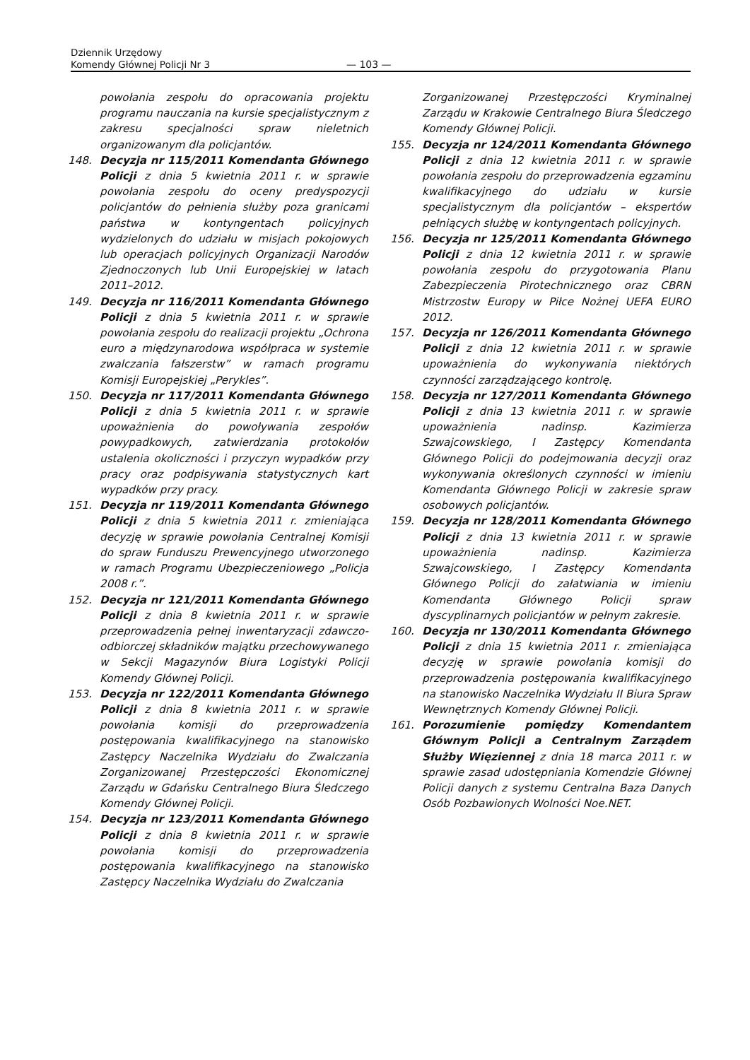Dziennik Urzędowy
Komendy Głównej Policji Nr 3
— 103 —
powołania zespołu do opracowania projektu programu nauczania na kursie specjalistycznym z zakresu specjalności spraw nieletnich organizowanym dla policjantów.
148. Decyzja nr 115/2011 Komendanta Głównego Policji z dnia 5 kwietnia 2011 r. w sprawie powołania zespołu do oceny predyspozycji policjantów do pełnienia służby poza granicami państwa w kontyngentach policyjnych wydzielonych do udziału w misjach pokojowych lub operacjach policyjnych Organizacji Narodów Zjednoczonych lub Unii Europejskiej w latach 2011–2012.
149. Decyzja nr 116/2011 Komendanta Głównego Policji z dnia 5 kwietnia 2011 r. w sprawie powołania zespołu do realizacji projektu „Ochrona euro a międzynarodowa współpraca w systemie zwalczania fałszerstw” w ramach programu Komisji Europejskiej „Perykles”.
150. Decyzja nr 117/2011 Komendanta Głównego Policji z dnia 5 kwietnia 2011 r. w sprawie upoważnienia do powoływania zespołów powypadkowych, zatwierdzania protokołów ustalenia okoliczności i przyczyn wypadków przy pracy oraz podpisywania statystycznych kart wypadków przy pracy.
151. Decyzja nr 119/2011 Komendanta Głównego Policji z dnia 5 kwietnia 2011 r. zmieniająca decyzję w sprawie powołania Centralnej Komisji do spraw Funduszu Prewencyjnego utworzonego w ramach Programu Ubezpieczeniowego „Policja 2008 r.”.
152. Decyzja nr 121/2011 Komendanta Głównego Policji z dnia 8 kwietnia 2011 r. w sprawie przeprowadzenia pełnej inwentaryzacji zdawczo-odbiorczej składników majątku przechowywanego w Sekcji Magazynów Biura Logistyki Policji Komendy Głównej Policji.
153. Decyzja nr 122/2011 Komendanta Głównego Policji z dnia 8 kwietnia 2011 r. w sprawie powołania komisji do przeprowadzenia postępowania kwalifikacyjnego na stanowisko Zastępcy Naczelnika Wydziału do Zwalczania Zorganizowanej Przestępczości Ekonomicznej Zarządu w Gdańsku Centralnego Biura Śledczego Komendy Głównej Policji.
154. Decyzja nr 123/2011 Komendanta Głównego Policji z dnia 8 kwietnia 2011 r. w sprawie powołania komisji do przeprowadzenia postępowania kwalifikacyjnego na stanowisko Zastępcy Naczelnika Wydziału do Zwalczania
Zorganizowanej Przestępczości Kryminalnej Zarządu w Krakowie Centralnego Biura Śledczego Komendy Głównej Policji.
155. Decyzja nr 124/2011 Komendanta Głównego Policji z dnia 12 kwietnia 2011 r. w sprawie powołania zespołu do przeprowadzenia egzaminu kwalifikacyjnego do udziału w kursie specjalistycznym dla policjantów – ekspertów pełniących służbę w kontyngentach policyjnych.
156. Decyzja nr 125/2011 Komendanta Głównego Policji z dnia 12 kwietnia 2011 r. w sprawie powołania zespołu do przygotowania Planu Zabezpieczenia Pirotechnicznego oraz CBRN Mistrzostw Europy w Piłce Nożnej UEFA EURO 2012.
157. Decyzja nr 126/2011 Komendanta Głównego Policji z dnia 12 kwietnia 2011 r. w sprawie upoważnienia do wykonywania niektórych czynności zarządzającego kontrolę.
158. Decyzja nr 127/2011 Komendanta Głównego Policji z dnia 13 kwietnia 2011 r. w sprawie upoważnienia nadinsp. Kazimierza Szwajcowskiego, I Zastępcy Komendanta Głównego Policji do podejmowania decyzji oraz wykonywania określonych czynności w imieniu Komendanta Głównego Policji w zakresie spraw osobowych policjantów.
159. Decyzja nr 128/2011 Komendanta Głównego Policji z dnia 13 kwietnia 2011 r. w sprawie upoważnienia nadinsp. Kazimierza Szwajcowskiego, I Zastępcy Komendanta Głównego Policji do załatwiania w imieniu Komendanta Głównego Policji spraw dyscyplinarnych policjantów w pełnym zakresie.
160. Decyzja nr 130/2011 Komendanta Głównego Policji z dnia 15 kwietnia 2011 r. zmieniająca decyzję w sprawie powołania komisji do przeprowadzenia postępowania kwalifikacyjnego na stanowisko Naczelnika Wydziału II Biura Spraw Wewnętrznych Komendy Głównej Policji.
161. Porozumienie pomiędzy Komendantem Głównym Policji a Centralnym Zarządem Służby Więziennej z dnia 18 marca 2011 r. w sprawie zasad udostępniania Komendzie Głównej Policji danych z systemu Centralna Baza Danych Osób Pozbawionych Wolności Noe.NET.